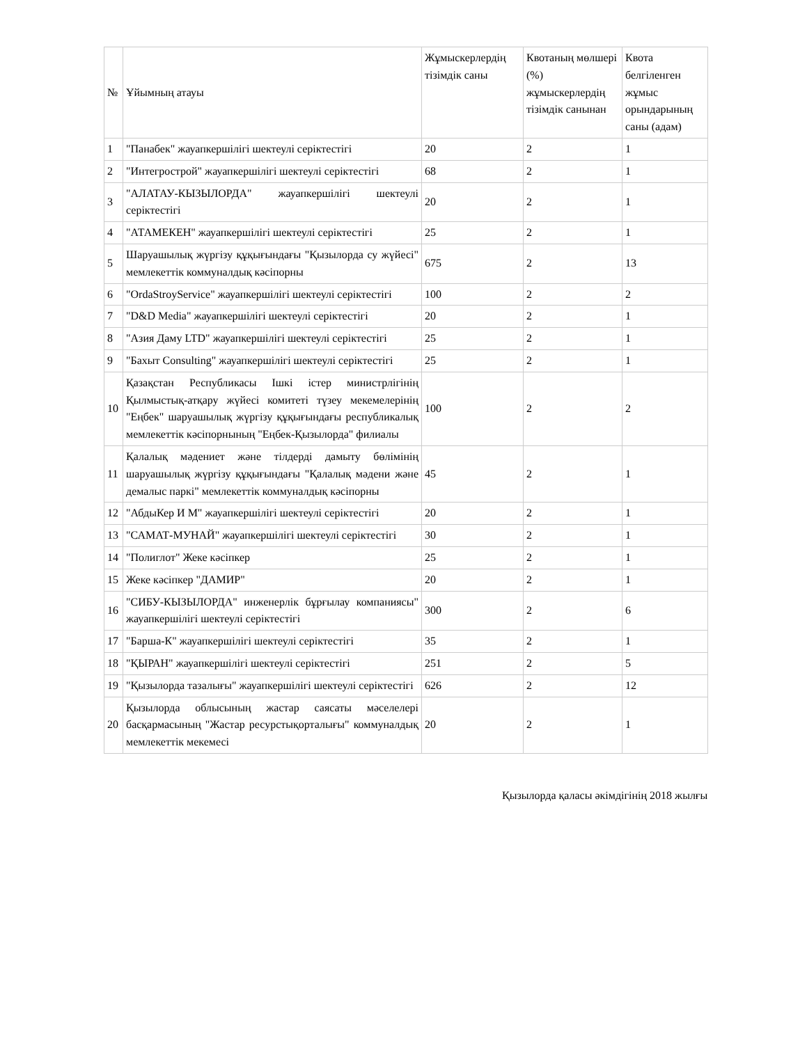| № | Ұйымның атауы | Жұмыскерлердің тізімдік саны | Квотаның мөлшері (%) жұмыскерлердің тізімдік санынан | Квота белгіленген жұмыс орындарының саны (адам) |
| --- | --- | --- | --- | --- |
| 1 | "Панабек" жауапкершілігі шектеулі серіктестігі | 20 | 2 | 1 |
| 2 | "Интегрострой" жауапкершілігі шектеулі серіктестігі | 68 | 2 | 1 |
| 3 | "АЛАТАУ-КЫЗЫЛОРДА" жауапкершілігі шектеулі серіктестігі | 20 | 2 | 1 |
| 4 | "АТАМЕКЕН" жауапкершілігі шектеулі серіктестігі | 25 | 2 | 1 |
| 5 | Шаруашылық жүргізу құқығындағы "Қызылорда су жүйесі" мемлекеттік коммуналдық кәсіпорны | 675 | 2 | 13 |
| 6 | "OrdaStroyService" жауапкершілігі шектеулі серіктестігі | 100 | 2 | 2 |
| 7 | "D&D Media" жауапкершілігі шектеулі серіктестігі | 20 | 2 | 1 |
| 8 | "Азия Даму LTD" жауапкершілігі шектеулі серіктестігі | 25 | 2 | 1 |
| 9 | "Бахыт Consulting" жауапкершілігі шектеулі серіктестігі | 25 | 2 | 1 |
| 10 | Қазақстан Республикасы Ішкі істер министрлігінің Қылмыстық-атқару жүйесі комитеті түзеу мекемелерінің "Еңбек" шаруашылық жүргізу құқығындағы республикалық мемлекеттік кәсіпорнының "Еңбек-Қызылорда" филиалы | 100 | 2 | 2 |
| 11 | Қалалық мәдениет және тілдерді дамыту бөлімінің шаруашылық жүргізу құқығындағы "Қалалық мәдени және демалыс паркі" мемлекеттік коммуналдық кәсіпорны | 45 | 2 | 1 |
| 12 | "АбдыКер И М" жауапкершілігі шектеулі серіктестігі | 20 | 2 | 1 |
| 13 | "САМАТ-МУНАЙ" жауапкершілігі шектеулі серіктестігі | 30 | 2 | 1 |
| 14 | "Полиглот" Жеке кәсіпкер | 25 | 2 | 1 |
| 15 | Жеке кәсіпкер "ДАМИР" | 20 | 2 | 1 |
| 16 | "СИБУ-КЫЗЫЛОРДА" инженерлік бұрғылау компаниясы" жауапкершілігі шектеулі серіктестігі | 300 | 2 | 6 |
| 17 | "Барша-К" жауапкершілігі шектеулі серіктестігі | 35 | 2 | 1 |
| 18 | "ҚЫРАН" жауапкершілігі шектеулі серіктестігі | 251 | 2 | 5 |
| 19 | "Қызылорда тазалығы" жауапкершілігі шектеулі серіктестігі | 626 | 2 | 12 |
| 20 | Қызылорда облысының жастар саясаты мәселелері басқармасының "Жастар ресурстықорталығы" коммуналдық мемлекеттік мекемесі | 20 | 2 | 1 |
Қызылорда қаласы әкімдігінің 2018 жылғы